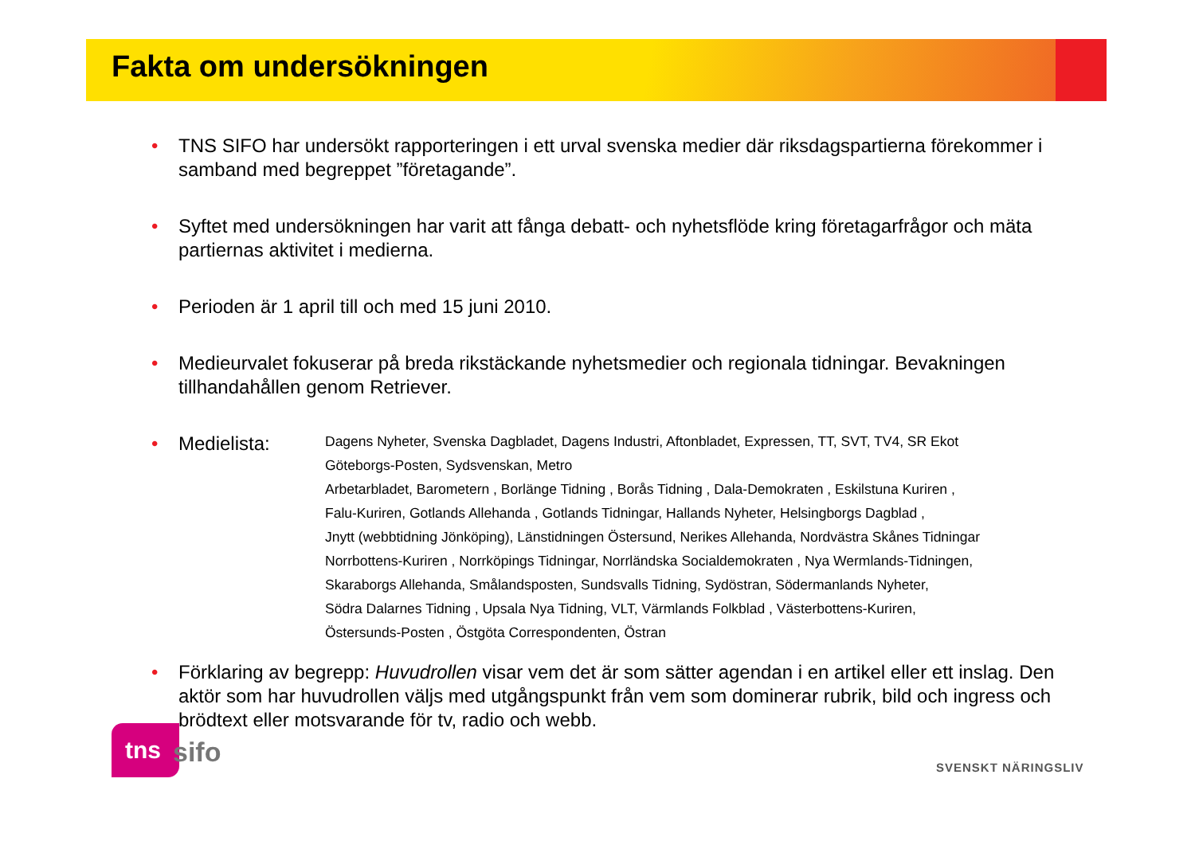Fakta om undersökningen
• TNS SIFO har undersökt rapporteringen i ett urval svenska medier där riksdagspartierna förekommer i samband med begreppet ”företagande”.
• Syftet med undersökningen har varit att fånga debatt- och nyhetsflöde kring företagarfrågor och mäta partiernas aktivitet i medierna.
• Perioden är 1 april till och med 15 juni 2010.
• Medieurvalet fokuserar på breda rikstäckande nyhetsmedier och regionala tidningar. Bevakningen tillhandahållen genom Retriever.
•
Medielista:
Dagens Nyheter, Svenska Dagbladet, Dagens Industri, Aftonbladet, Expressen, TT, SVT, TV4, SR Ekot
Göteborgs-Posten, Sydsvenskan, Metro
Arbetarbladet, Barometern , Borlänge Tidning , Borås Tidning , Dala-Demokraten , Eskilstuna Kuriren ,
Falu-Kuriren, Gotlands Allehanda , Gotlands Tidningar, Hallands Nyheter, Helsingborgs Dagblad ,
Jnytt (webbtidning Jönköping), Länstidningen Östersund, Nerikes Allehanda, Nordvästra Skånes Tidningar
Norrbottens-Kuriren , Norrköpings Tidningar, Norrländska Socialdemokraten , Nya Wermlands-Tidningen,
Skaraborgs Allehanda, Smålandsposten, Sundsvalls Tidning, Sydöstran, Södermanlands Nyheter,
Södra Dalarnes Tidning , Upsala Nya Tidning, VLT, Värmlands Folkblad , Västerbottens-Kuriren,
Östersunds-Posten , Östgöta Correspondenten, Östran
• Förklaring av begrepp: Huvudrollen visar vem det är som sätter agendan i en artikel eller ett inslag. Den aktör som har huvudrollen väljs med utgångspunkt från vem som dominerar rubrik, bild och ingress och brödtext eller motsvarande för tv, radio och webb.
tns sifo SVENSKT NÄRINGSLIV